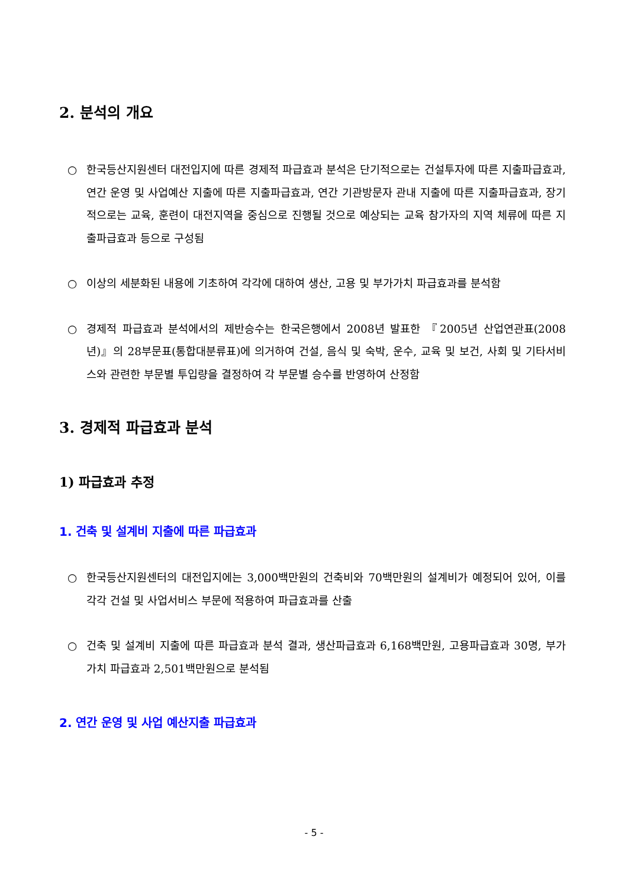2. 분석의 개요
○ 한국등산지원센터 대전입지에 따른 경제적 파급효과 분석은 단기적으로는 건설투자에 따른 지출파급효과, 연간 운영 및 사업예산 지출에 따른 지출파급효과, 연간 기관방문자 관내 지출에 따른 지출파급효과, 장기적으로는 교육, 훈련이 대전지역을 중심으로 진행될 것으로 예상되는 교육 참가자의 지역 체류에 따른 지출파급효과 등으로 구성됨
○ 이상의 세분화된 내용에 기초하여 각각에 대하여 생산, 고용 및 부가가치 파급효과를 분석함
○ 경제적 파급효과 분석에서의 제반승수는 한국은행에서 2008년 발표한 『2005년 산업연관표(2008년)』의 28부문표(통합대분류표)에 의거하여 건설, 음식 및 숙박, 운수, 교육 및 보건, 사회 및 기타서비스와 관련한 부문별 투입량을 결정하여 각 부문별 승수를 반영하여 산정함
3. 경제적 파급효과 분석
1) 파급효과 추정
1. 건축 및 설계비 지출에 따른 파급효과
○ 한국등산지원센터의 대전입지에는 3,000백만원의 건축비와 70백만원의 설계비가 예정되어 있어, 이를 각각 건설 및 사업서비스 부문에 적용하여 파급효과를 산출
○ 건축 및 설계비 지출에 따른 파급효과 분석 결과, 생산파급효과 6,168백만원, 고용파급효과 30명, 부가가치 파급효과 2,501백만원으로 분석됨
2. 연간 운영 및 사업 예산지출 파급효과
- 5 -